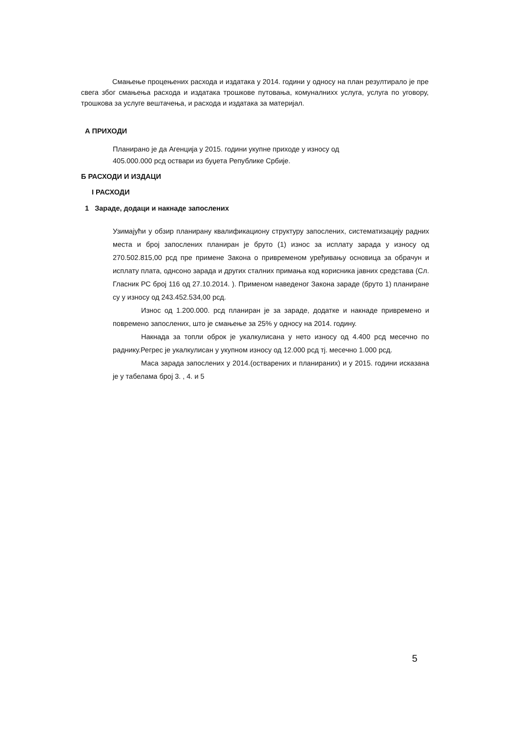Смањење процењених расхода и издатака у 2014. години у односу на план резултирало је пре свега због смањења расхода и издатака трошкове путовања, комуналнихх услуга, услуга по уговору, трошкова за услуге вештачења, и расхода и издатака за материјал.
А ПРИХОДИ
Планирано је да Агенција у 2015. години укупне приходе у износу од
405.000.000 рсд оствари из буџета Републике Србије.
Б РАСХОДИ И ИЗДАЦИ
I РАСХОДИ
1 Зараде, додаци и накнаде запослених
Узимајући у обзир планирану квалификациону структуру запослених, систематизацију радних места и број запослених планиран је бруто (1) износ за исплату зарада у износу од 270.502.815,00 рсд пре примене Закона о привременом уређивању основица за обрачун и исплату плата, однсоно зарада и других сталних примања код корисника јавних средстава (Сл. Гласник РС број 116 од 27.10.2014. ). Применом наведеног Закона зараде (бруто 1) планиране су у износу од 243.452.534,00 рсд.
Износ од 1.200.000. рсд планиран је за зараде, додатке и накнаде привремено и повремено запослених, што је смањење за 25% у односу на 2014. годину.
Накнада за топли оброк је укалкулисана у нето износу од 4.400 рсд месечно по раднику.Регрес је укалкулисан у укупном износу од 12.000 рсд тј. месечно 1.000 рсд.
Маса зарада запослених у 2014.(остварених и планираних) и у 2015. години исказана је у табелама број 3. , 4. и 5
5